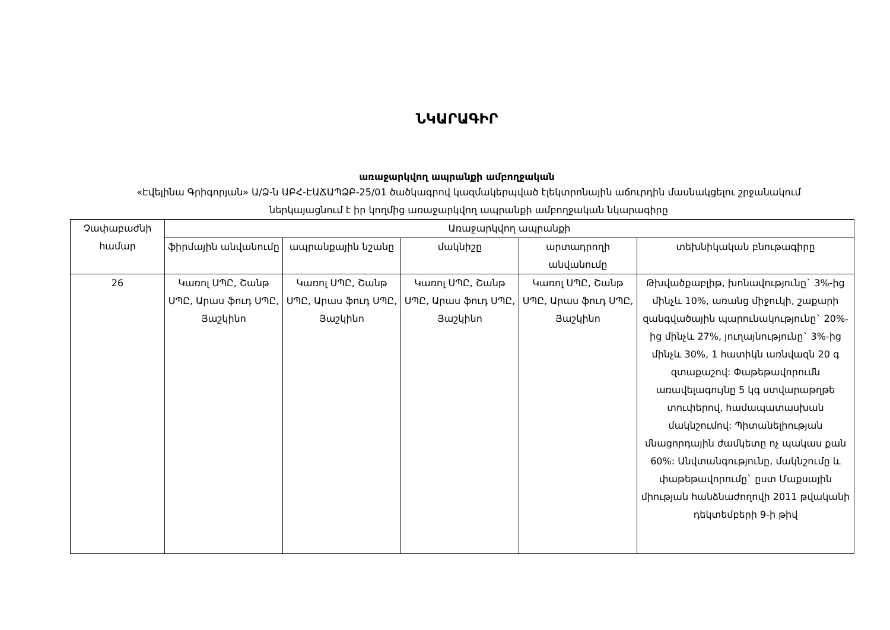ՆԿԱՐԱԳԻՐ
առաջարկվող ապրանքի ամբողջական
«Էվելինա Գրիգորյան» Ա/Ձ-ն ԱԲՀ-ԷԱՃԱՊՁԲ-25/01 ծածկագրով կազմակերպված էլեկտրոնային աճուրդին մասնակցելու շրջանակում ներկայացնում է իր կողմից առաջարկվող ապրանքի ամբողջական նկարագիրը
| Չափաբաժնի համար | Առաջարկվող ապրանքի | | | | |
| --- | --- | --- | --- | --- | --- |
| | ֆիրմային անվանումը | ապրանքային նշանը | մակնիշը | արտադրողի անվանումը | տեխնիկական բնութագիրը |
| 26 | Կառոլ ՍՊԸ, Շանթ ՍՊԸ, Արաս ֆուդ ՍՊԸ, Յաշկինո | Կառոլ ՍՊԸ, Շանթ ՍՊԸ, Արաս ֆուդ ՍՊԸ, Յաշկինո | Կառոլ ՍՊԸ, Շանթ ՍՊԸ, Արաս ֆուդ ՍՊԸ, Յաշկինո | Կառոլ ՍՊԸ, Շանթ ՍՊԸ, Արաս ֆուդ ՍՊԸ, Յաշկինո | Թխվածքաբլիթ, խոնավությունը` 3%-ից մինչև 10%, առանց միջուկի, շաքարի զանգվածային պարունակությունը` 20%-ից մինչև 27%, յուղայնությունը` 3%-ից մինչև 30%, 1 հատիկն առնվազն 20 գ զտաքաշով: Փաթեթավորումն առավելագույնը 5 կգ ստվարաթղթե տուփերով, համապատասխան մակնշումով: Պիտանելիության մնացորդային ժամկետը ոչ պակաս քան 60%: Անվտանգությունը, մակնշումը և փաթեթավորումը` ըստ Մաքսային միության հանձնաժողովի 2011 թվականի դեկտեմբերի 9-ի թիվ |